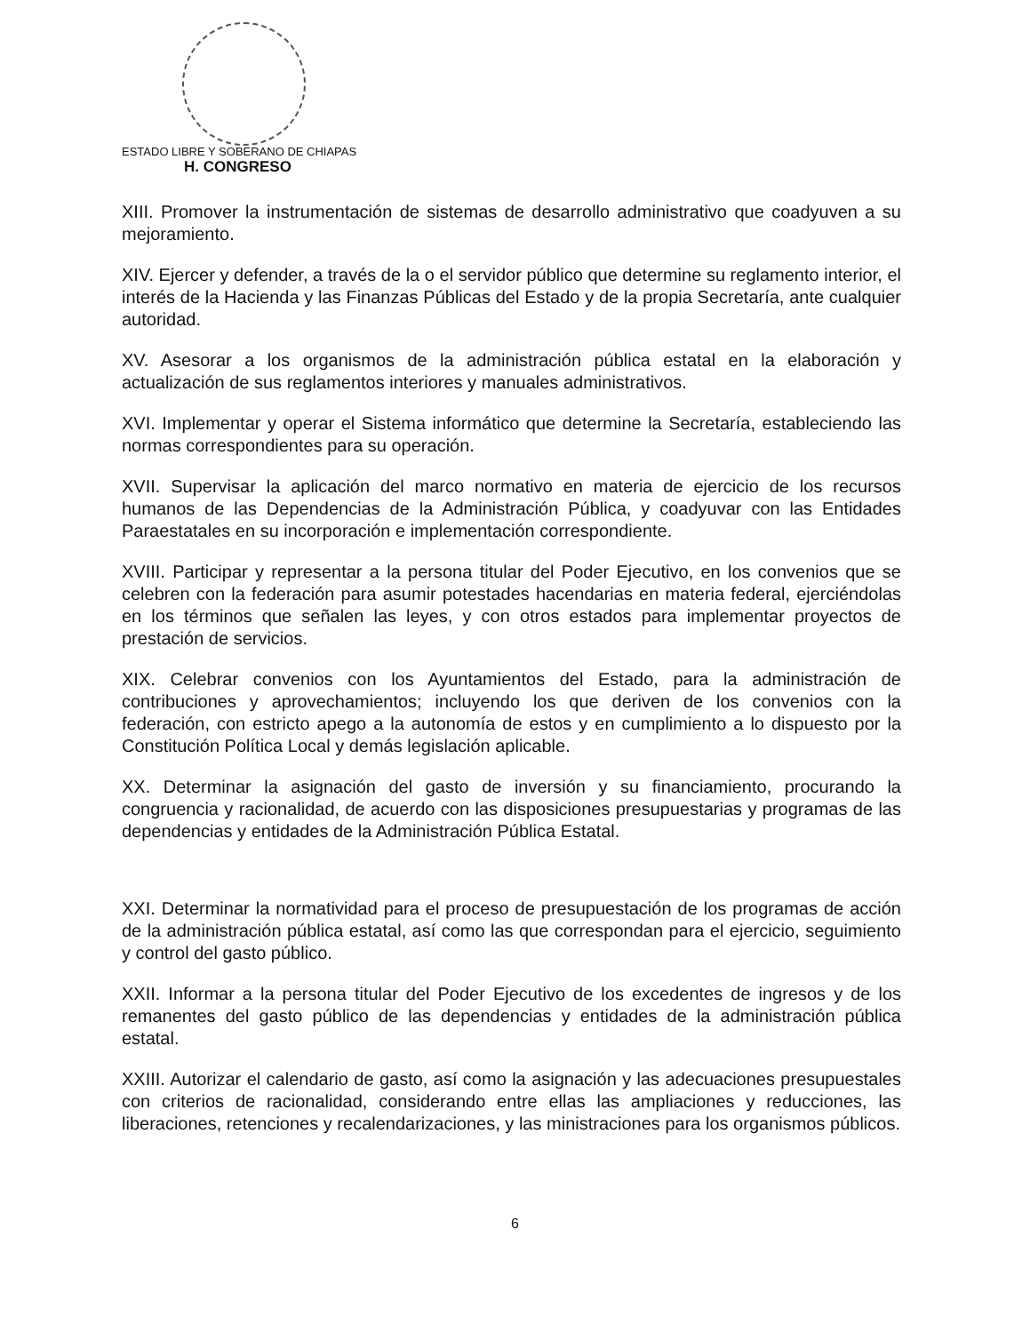ESTADO LIBRE Y SOBERANO DE CHIAPAS
H. CONGRESO
XIII. Promover la instrumentación de sistemas de desarrollo administrativo que coadyuven a su mejoramiento.
XIV. Ejercer y defender, a través de la o el servidor público que determine su reglamento interior, el interés de la Hacienda y las Finanzas Públicas del Estado y de la propia Secretaría, ante cualquier autoridad.
XV. Asesorar a los organismos de la administración pública estatal en la elaboración y actualización de sus reglamentos interiores y manuales administrativos.
XVI. Implementar y operar el Sistema informático que determine la Secretaría, estableciendo las normas correspondientes para su operación.
XVII. Supervisar la aplicación del marco normativo en materia de ejercicio de los recursos humanos de las Dependencias de la Administración Pública, y coadyuvar con las Entidades Paraestatales en su incorporación e implementación correspondiente.
XVIII. Participar y representar a la persona titular del Poder Ejecutivo, en los convenios que se celebren con la federación para asumir potestades hacendarias en materia federal, ejerciéndolas en los términos que señalen las leyes, y con otros estados para implementar proyectos de prestación de servicios.
XIX. Celebrar convenios con los Ayuntamientos del Estado, para la administración de contribuciones y aprovechamientos; incluyendo los que deriven de los convenios con la federación, con estricto apego a la autonomía de estos y en cumplimiento a lo dispuesto por la Constitución Política Local y demás legislación aplicable.
XX. Determinar la asignación del gasto de inversión y su financiamiento, procurando la congruencia y racionalidad, de acuerdo con las disposiciones presupuestarias y programas de las dependencias y entidades de la Administración Pública Estatal.
XXI. Determinar la normatividad para el proceso de presupuestación de los programas de acción de la administración pública estatal, así como las que correspondan para el ejercicio, seguimiento y control del gasto público.
XXII. Informar a la persona titular del Poder Ejecutivo de los excedentes de ingresos y de los remanentes del gasto público de las dependencias y entidades de la administración pública estatal.
XXIII. Autorizar el calendario de gasto, así como la asignación y las adecuaciones presupuestales con criterios de racionalidad, considerando entre ellas las ampliaciones y reducciones, las liberaciones, retenciones y recalendarizaciones, y las ministraciones para los organismos públicos.
6